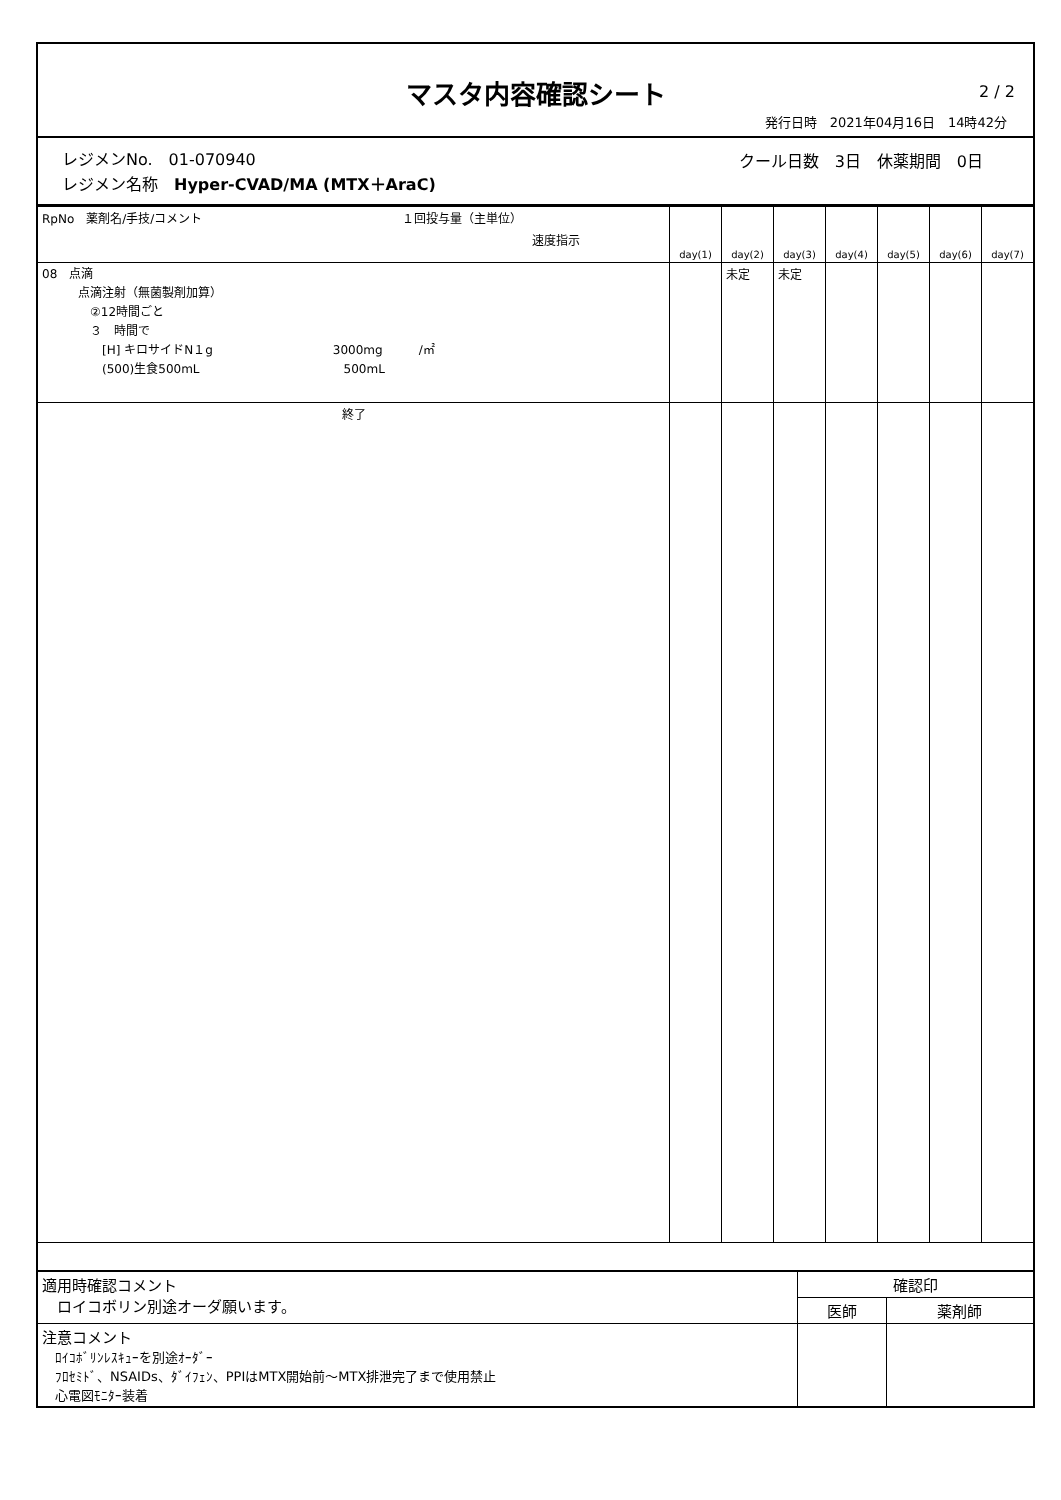マスタ内容確認シート
2 / 2
発行日時　2021年04月16日　14時42分
レジメンNo.　01-070940
レジメン名称　Hyper-CVAD/MA (MTX＋AraC)
クール日数　3日　休薬期間　0日
| RpNo 薬剤名/手技/コメント １回投与量（主単位） 速度指示 | day(1) | day(2) | day(3) | day(4) | day(5) | day(6) | day(7) |
| --- | --- | --- | --- | --- | --- | --- | --- |
| 08 点滴 点滴注射（無菌製剤加算） ②12時間ごと ３ 時間で [H] キロサイドN１g 3000mg /㎡ (500)生食500mL 500mL | | 未定 | 未定 | | | | |
| 終了 | | | | | | | |
| 適用時確認コメント ロイコボリン別途オーダ願います。 | 確認印 | |
| | 医師 | 薬剤師 |
| 注意コメント ﾛｲｺﾎﾞﾘﾝﾚｽｷｭｰを別途ｵｰﾀﾞｰ ﾌﾛｾﾐﾄﾞ、NSAIDs、ﾀﾞｲﾌｪﾝ、PPIはMTX開始前～MTX排泄完了まで使用禁止 心電図ﾓﾆﾀｰ装着 | | |